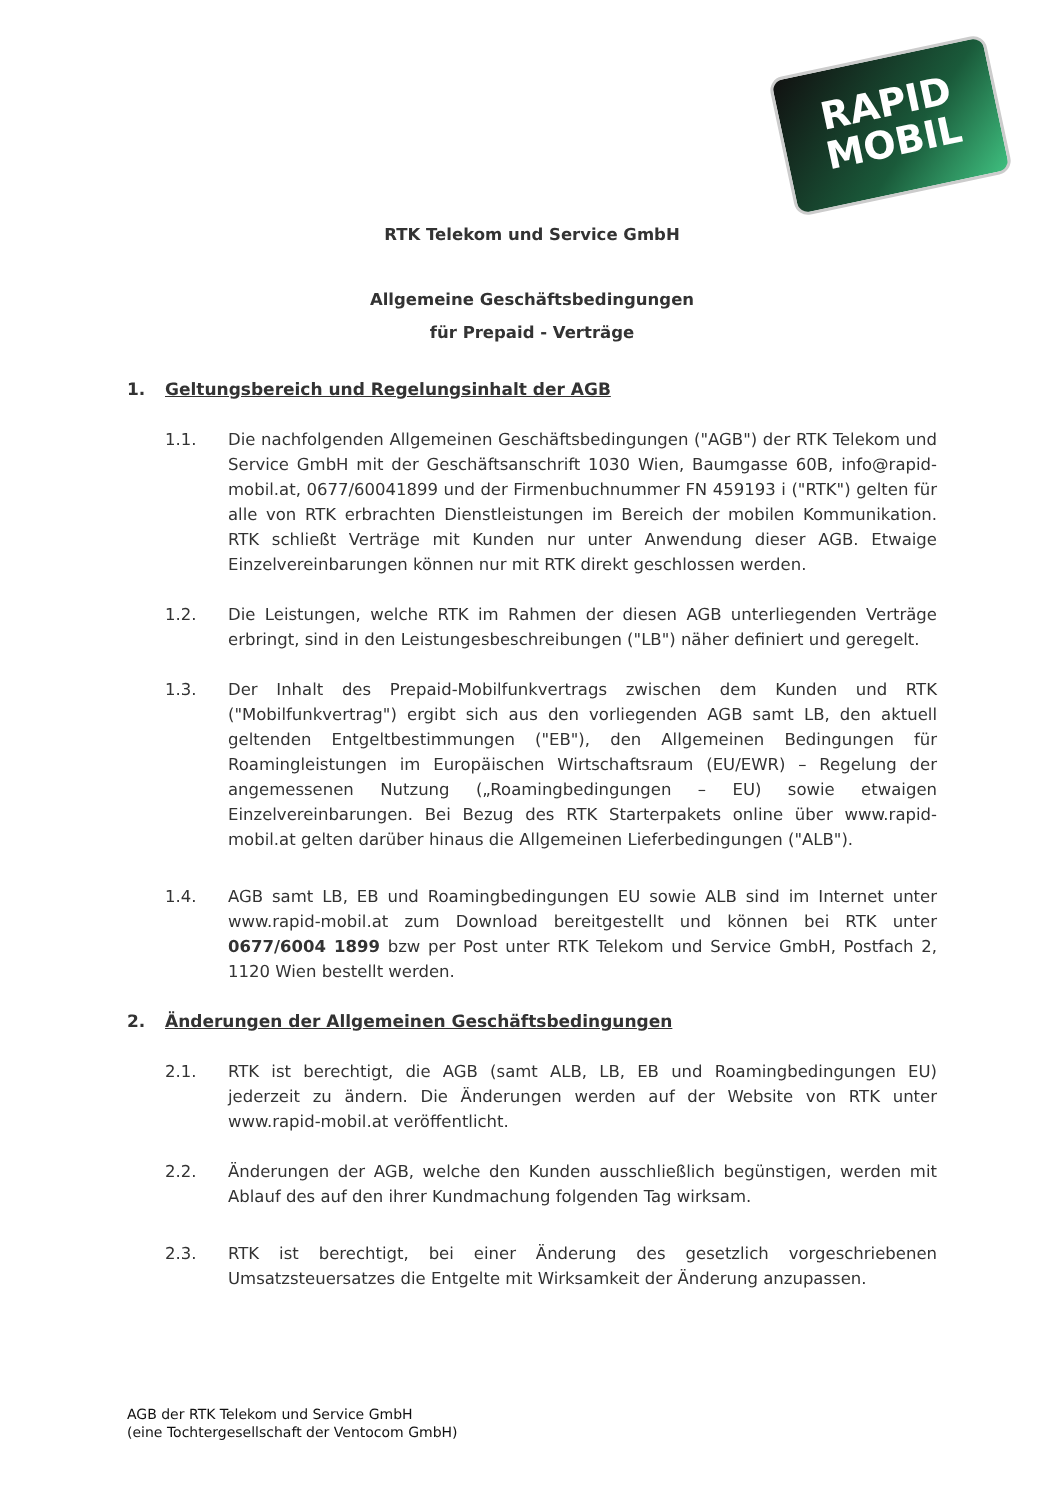RAPID
MOBIL
RTK Telekom und Service GmbH
Allgemeine Geschäftsbedingungen
für Prepaid - Verträge
1. Geltungsbereich und Regelungsinhalt der AGB
1.1. Die nachfolgenden Allgemeinen Geschäftsbedingungen ("AGB") der RTK Telekom und Service GmbH mit der Geschäftsanschrift 1030 Wien, Baumgasse 60B, info@rapid-mobil.at, 0677/60041899 und der Firmenbuchnummer FN 459193 i ("RTK") gelten für alle von RTK erbrachten Dienstleistungen im Bereich der mobilen Kommunikation. RTK schließt Verträge mit Kunden nur unter Anwendung dieser AGB. Etwaige Einzelvereinbarungen können nur mit RTK direkt geschlossen werden.
1.2. Die Leistungen, welche RTK im Rahmen der diesen AGB unterliegenden Verträge erbringt, sind in den Leistungesbeschreibungen ("LB") näher definiert und geregelt.
1.3. Der Inhalt des Prepaid-Mobilfunkvertrags zwischen dem Kunden und RTK ("Mobilfunkvertrag") ergibt sich aus den vorliegenden AGB samt LB, den aktuell geltenden Entgeltbestimmungen ("EB"), den Allgemeinen Bedingungen für Roamingleistungen im Europäischen Wirtschaftsraum (EU/EWR) – Regelung der angemessenen Nutzung („Roamingbedingungen – EU) sowie etwaigen Einzelvereinbarungen. Bei Bezug des RTK Starterpakets online über www.rapid-mobil.at gelten darüber hinaus die Allgemeinen Lieferbedingungen ("ALB").
1.4. AGB samt LB, EB und Roamingbedingungen EU sowie ALB sind im Internet unter www.rapid-mobil.at zum Download bereitgestellt und können bei RTK unter 0677/6004 1899 bzw per Post unter RTK Telekom und Service GmbH, Postfach 2, 1120 Wien bestellt werden.
2. Änderungen der Allgemeinen Geschäftsbedingungen
2.1. RTK ist berechtigt, die AGB (samt ALB, LB, EB und Roamingbedingungen EU) jederzeit zu ändern. Die Änderungen werden auf der Website von RTK unter www.rapid-mobil.at veröffentlicht.
2.2. Änderungen der AGB, welche den Kunden ausschließlich begünstigen, werden mit Ablauf des auf den ihrer Kundmachung folgenden Tag wirksam.
2.3. RTK ist berechtigt, bei einer Änderung des gesetzlich vorgeschriebenen Umsatzsteuersatzes die Entgelte mit Wirksamkeit der Änderung anzupassen.
AGB der RTK Telekom und Service GmbH
(eine Tochtergesellschaft der Ventocom GmbH)